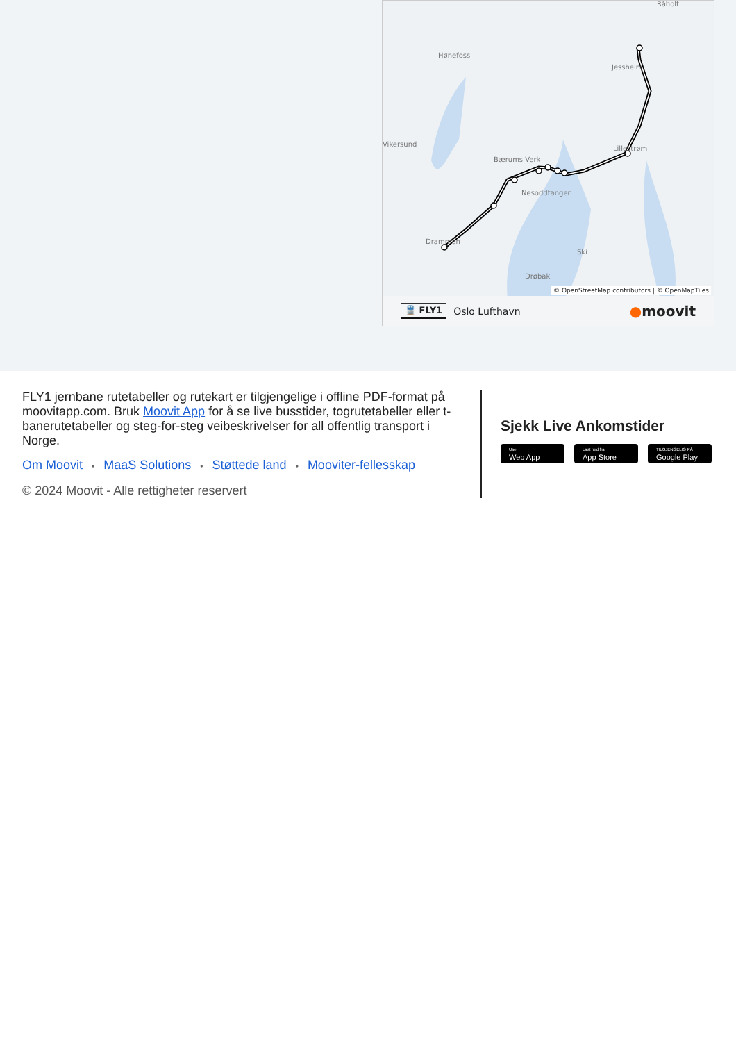Råholt
Hønefoss
Vikersund
Jessheim
Lillestrøm
Nesoddtangen
Ski
Drøbak
Drammen
Bærums Verk
© OpenStreetMap contributors | © OpenMapTiles
🚆 FLY1 Oslo Lufthavn ●moovit
FLY1 jernbane rutetabeller og rutekart er tilgjengelige i offline PDF-format på moovitapp.com. Bruk Moovit App for å se live busstider, togrutetabeller eller t-banerutetabeller og steg-for-steg veibeskrivelser for all offentlig transport i Norge.
Om Moovit • MaaS Solutions • Støttede land • Mooviter-fellesskap
© 2024 Moovit - Alle rettigheter reservert
Sjekk Live Ankomstider
Use
Web App
Last ned fra
App Store
TILGJENGELIG PÅ
Google Play